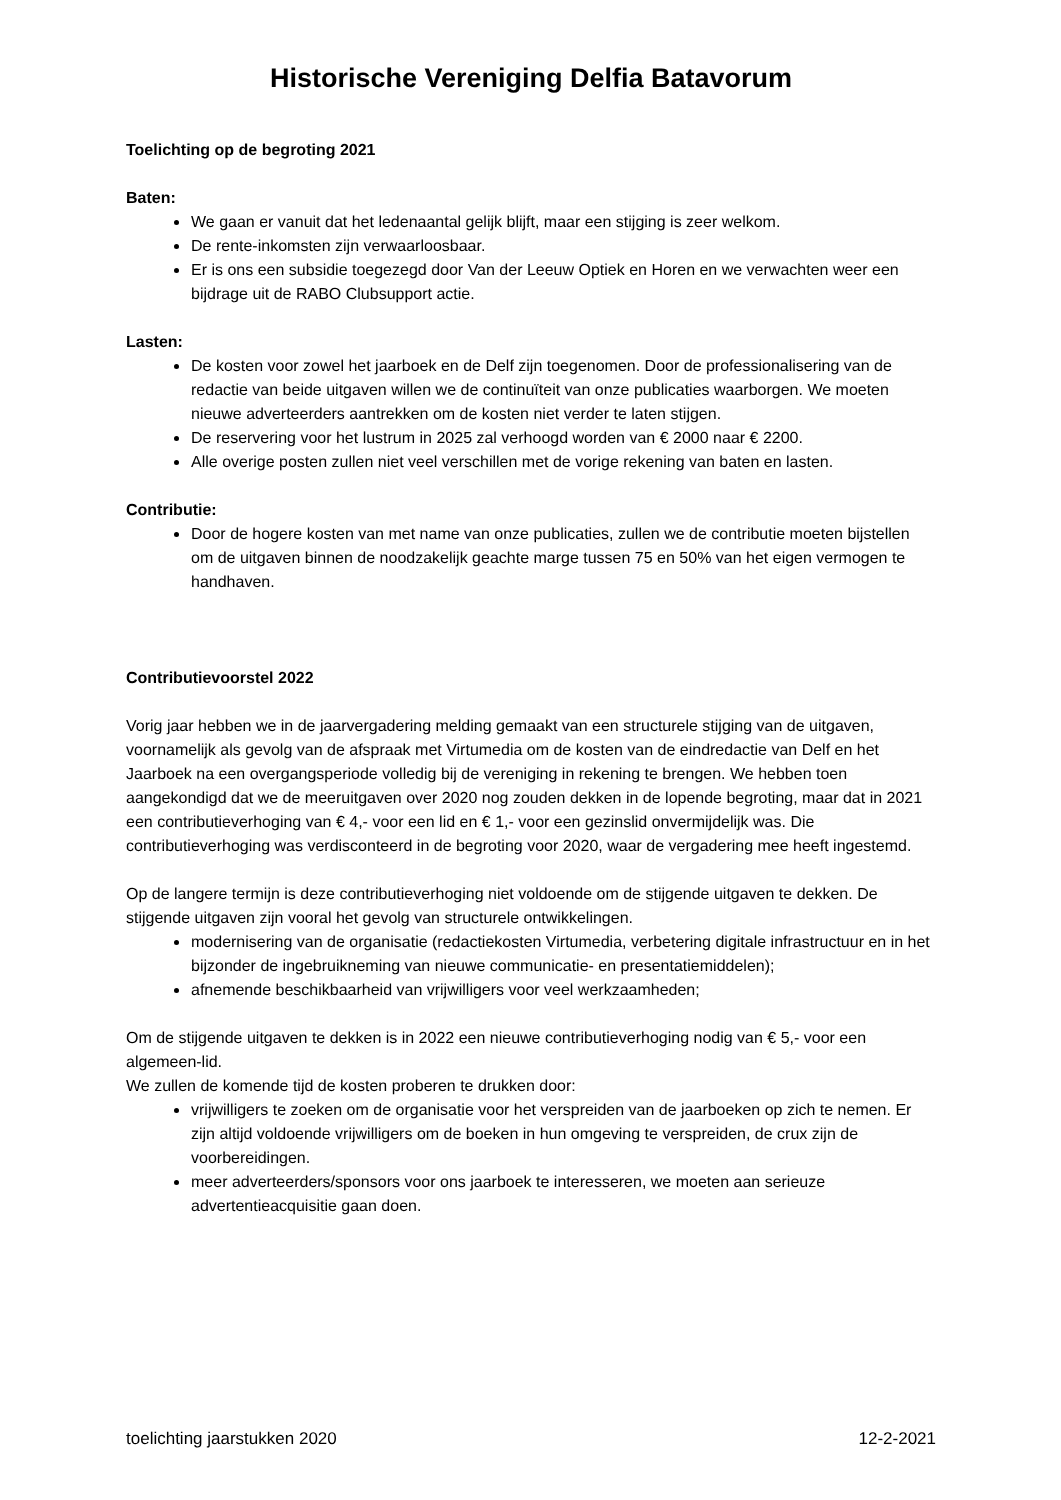Historische Vereniging Delfia Batavorum
Toelichting op de begroting 2021
Baten:
We gaan er vanuit dat het ledenaantal gelijk blijft, maar een stijging is zeer welkom.
De rente-inkomsten zijn verwaarloosbaar.
Er is ons een subsidie toegezegd door Van der Leeuw Optiek en Horen en we verwachten weer een bijdrage uit de RABO Clubsupport actie.
Lasten:
De kosten voor zowel het jaarboek en de Delf zijn toegenomen. Door de professionalisering van de redactie van beide uitgaven willen we de continuïteit van onze publicaties waarborgen. We moeten nieuwe adverteerders aantrekken om de kosten niet verder te laten stijgen.
De reservering voor het lustrum in 2025 zal verhoogd worden van € 2000 naar € 2200.
Alle overige posten zullen niet veel verschillen met de vorige rekening van baten en lasten.
Contributie:
Door de hogere kosten van met name van onze publicaties, zullen we de contributie moeten bijstellen om de uitgaven binnen de noodzakelijk geachte marge tussen 75 en 50% van het eigen vermogen te handhaven.
Contributievoorstel 2022
Vorig jaar hebben we in de jaarvergadering melding gemaakt van een structurele stijging van de uitgaven, voornamelijk als gevolg van de afspraak met Virtumedia om de kosten van de eindredactie van Delf en het Jaarboek na een overgangsperiode volledig bij de vereniging in rekening te brengen. We hebben toen aangekondigd dat we de meeruitgaven over 2020 nog zouden dekken in de lopende begroting, maar dat in 2021 een contributieverhoging van € 4,- voor een lid en € 1,- voor een gezinslid onvermijdelijk was. Die contributieverhoging was verdisconteerd in de begroting voor 2020, waar de vergadering mee heeft ingestemd.
Op de langere termijn is deze contributieverhoging niet voldoende om de stijgende uitgaven te dekken. De stijgende uitgaven zijn vooral het gevolg van structurele ontwikkelingen.
modernisering van de organisatie (redactiekosten Virtumedia, verbetering digitale infrastructuur en in het bijzonder de ingebruikneming van nieuwe communicatie- en presentatiemiddelen);
afnemende beschikbaarheid van vrijwilligers voor veel werkzaamheden;
Om de stijgende uitgaven te dekken is in 2022 een nieuwe contributieverhoging nodig van € 5,- voor een algemeen-lid.
We zullen de komende tijd de kosten proberen te drukken door:
vrijwilligers te zoeken om de organisatie voor het verspreiden van de jaarboeken op zich te nemen. Er zijn altijd voldoende vrijwilligers om de boeken in hun omgeving te verspreiden, de crux zijn de voorbereidingen.
meer adverteerders/sponsors voor ons jaarboek te interesseren, we moeten aan serieuze advertentieacquisitie gaan doen.
toelichting jaarstukken 2020 12-2-2021